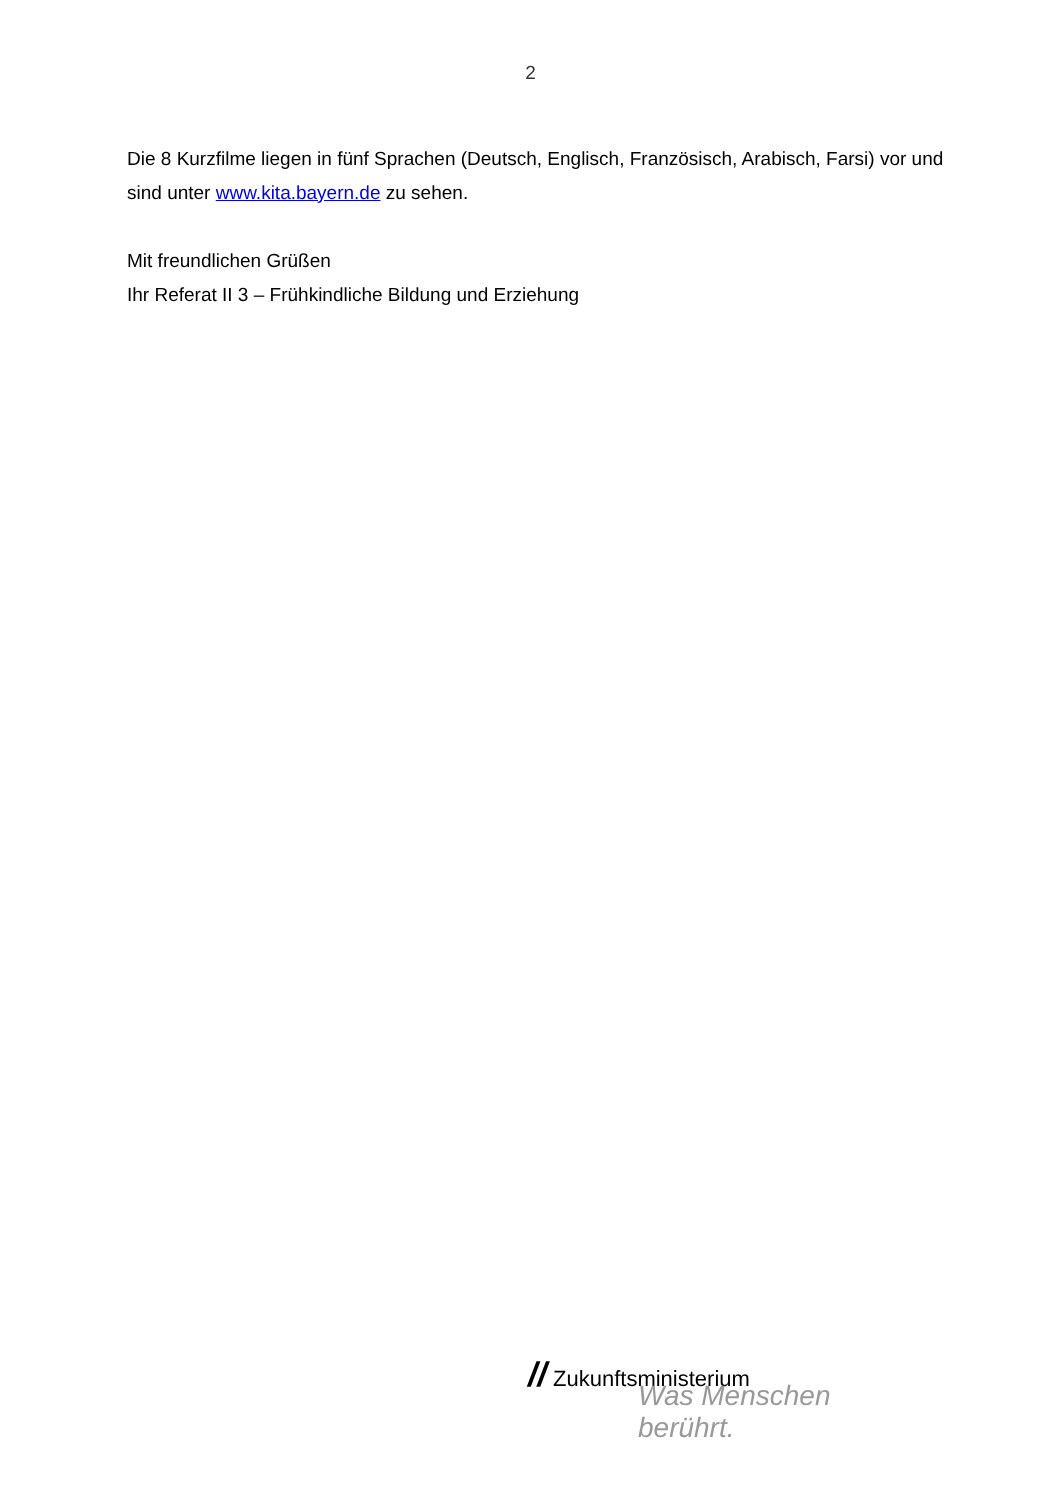2
Die 8 Kurzfilme liegen in fünf Sprachen (Deutsch, Englisch, Französisch, Arabisch, Farsi) vor und sind unter www.kita.bayern.de zu sehen.
Mit freundlichen Grüßen
Ihr Referat II 3 – Frühkindliche Bildung und Erziehung
// Zukunftsministerium
Was Menschen berührt.